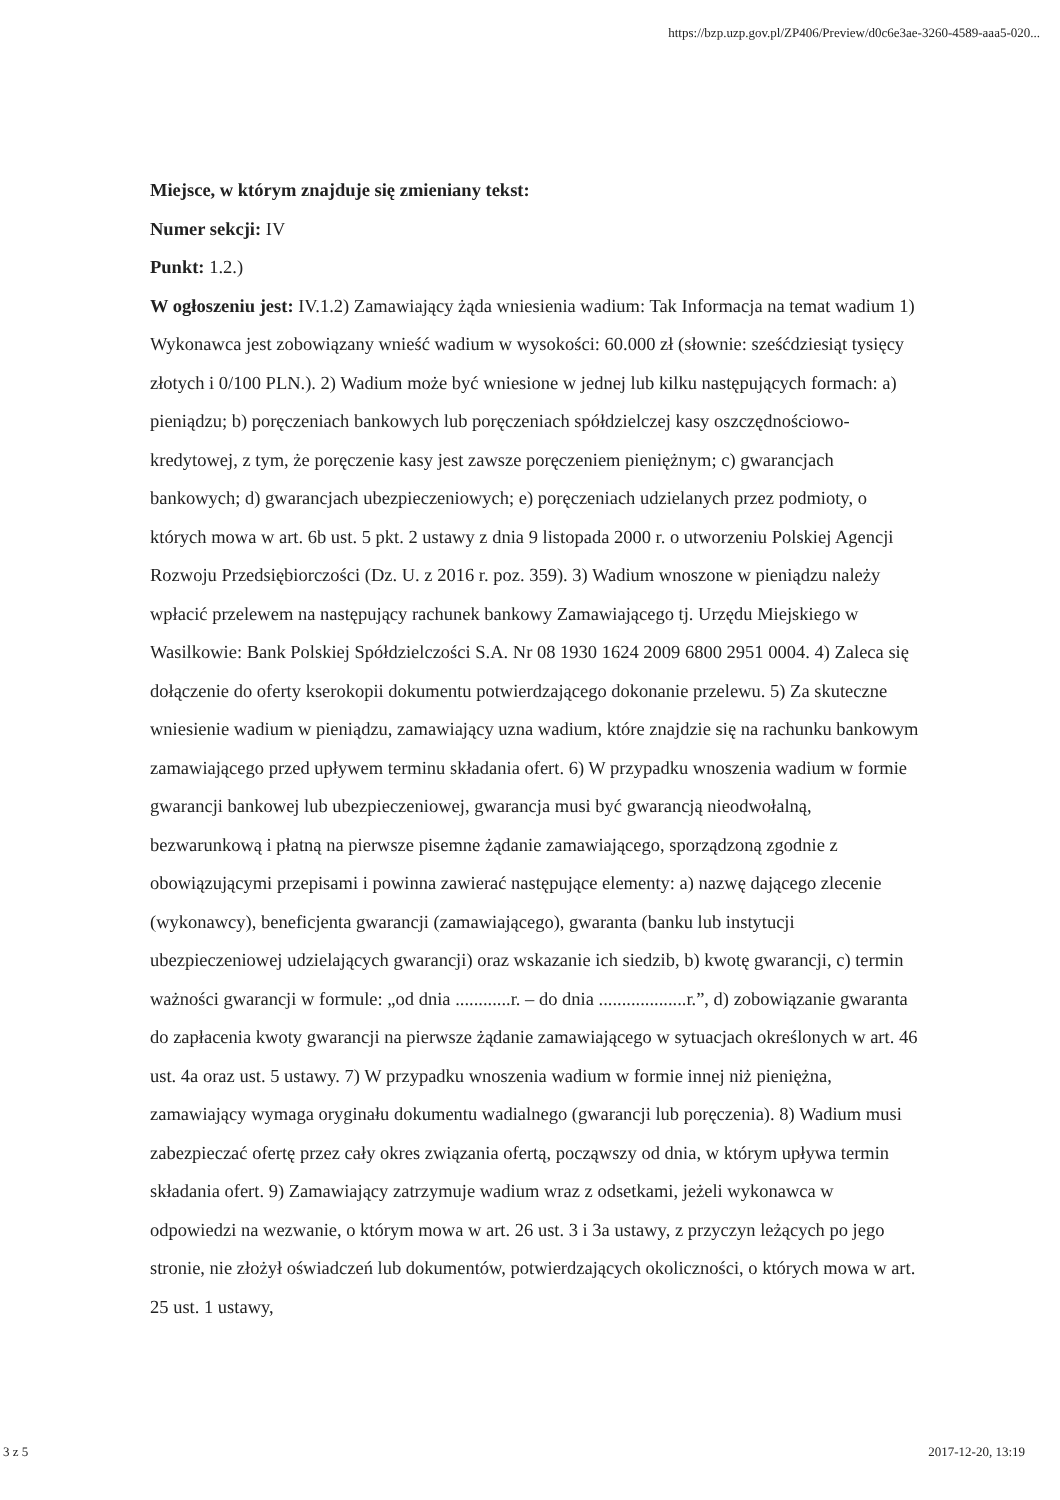https://bzp.uzp.gov.pl/ZP406/Preview/d0c6e3ae-3260-4589-aaa5-020...
Miejsce, w którym znajduje się zmieniany tekst:
Numer sekcji: IV
Punkt: 1.2.)
W ogłoszeniu jest: IV.1.2) Zamawiający żąda wniesienia wadium: Tak Informacja na temat wadium 1) Wykonawca jest zobowiązany wnieść wadium w wysokości: 60.000 zł (słownie: sześćdziesiąt tysięcy złotych i 0/100 PLN.). 2) Wadium może być wniesione w jednej lub kilku następujących formach: a) pieniądzu; b) poręczeniach bankowych lub poręczeniach spółdzielczej kasy oszczędnościowo-kredytowej, z tym, że poręczenie kasy jest zawsze poręczeniem pieniężnym; c) gwarancjach bankowych; d) gwarancjach ubezpieczeniowych; e) poręczeniach udzielanych przez podmioty, o których mowa w art. 6b ust. 5 pkt. 2 ustawy z dnia 9 listopada 2000 r. o utworzeniu Polskiej Agencji Rozwoju Przedsiębiorczości (Dz. U. z 2016 r. poz. 359). 3) Wadium wnoszone w pieniądzu należy wpłacić przelewem na następujący rachunek bankowy Zamawiającego tj. Urzędu Miejskiego w Wasilkowie: Bank Polskiej Spółdzielczości S.A. Nr 08 1930 1624 2009 6800 2951 0004. 4) Zaleca się dołączenie do oferty kserokopii dokumentu potwierdzającego dokonanie przelewu. 5) Za skuteczne wniesienie wadium w pieniądzu, zamawiający uzna wadium, które znajdzie się na rachunku bankowym zamawiającego przed upływem terminu składania ofert. 6) W przypadku wnoszenia wadium w formie gwarancji bankowej lub ubezpieczeniowej, gwarancja musi być gwarancją nieodwołalną, bezwarunkową i płatną na pierwsze pisemne żądanie zamawiającego, sporządzoną zgodnie z obowiązującymi przepisami i powinna zawierać następujące elementy: a) nazwę dającego zlecenie (wykonawcy), beneficjenta gwarancji (zamawiającego), gwaranta (banku lub instytucji ubezpieczeniowej udzielających gwarancji) oraz wskazanie ich siedzib, b) kwotę gwarancji, c) termin ważności gwarancji w formule: „od dnia ............r. – do dnia ...................r.”, d) zobowiązanie gwaranta do zapłacenia kwoty gwarancji na pierwsze żądanie zamawiającego w sytuacjach określonych w art. 46 ust. 4a oraz ust. 5 ustawy. 7) W przypadku wnoszenia wadium w formie innej niż pieniężna, zamawiający wymaga oryginału dokumentu wadialnego (gwarancji lub poręczenia). 8) Wadium musi zabezpieczać ofertę przez cały okres związania ofertą, począwszy od dnia, w którym upływa termin składania ofert. 9) Zamawiający zatrzymuje wadium wraz z odsetkami, jeżeli wykonawca w odpowiedzi na wezwanie, o którym mowa w art. 26 ust. 3 i 3a ustawy, z przyczyn leżących po jego stronie, nie złożył oświadczeń lub dokumentów, potwierdzających okoliczności, o których mowa w art. 25 ust. 1 ustawy,
3 z 5 2017-12-20, 13:19